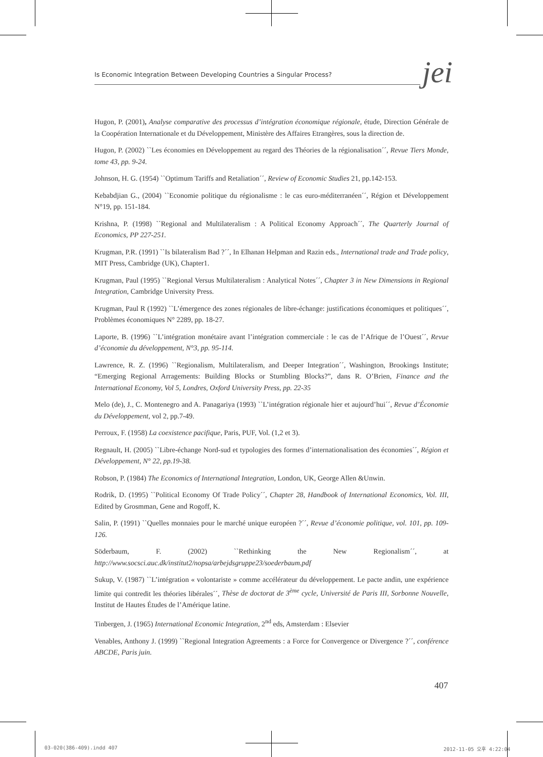Is Economic Integration Between Developing Countries a Singular Process? jei
Hugon, P. (2001), Analyse comparative des processus d’intégration économique régionale, étude, Direction Générale de la Coopération Internationale et du Développement, Ministère des Affaires Etrangères, sous la direction de.
Hugon, P. (2002) ``Les économies en Développement au regard des Théories de la régionalisation´´, Revue Tiers Monde, tome 43, pp. 9-24.
Johnson, H. G. (1954) ``Optimum Tariffs and Retaliation´´, Review of Economic Studies 21, pp.142-153.
Kebabdjian G., (2004) ``Economie politique du régionalisme : le cas euro-méditerranéen´´, Région et Développement N°19, pp. 151-184.
Krishna, P. (1998) ``Regional and Multilateralism : A Political Economy Approach´´, The Quarterly Journal of Economics, PP 227-251.
Krugman, P.R. (1991) ``Is bilateralism Bad ?´´, In Elhanan Helpman and Razin eds., International trade and Trade policy, MIT Press, Cambridge (UK), Chapter1.
Krugman, Paul (1995) ``Regional Versus Multilateralism : Analytical Notes´´, Chapter 3 in New Dimensions in Regional Integration, Cambridge University Press.
Krugman, Paul R (1992) ``L’émergence des zones régionales de libre-échange: justifications économiques et politiques´´, Problèmes économiques N° 2289, pp. 18-27.
Laporte, B. (1996) ``L’intégration monétaire avant l’intégration commerciale : le cas de l’Afrique de l’Ouest´´, Revue d’économie du développement, N°3, pp. 95-114.
Lawrence, R. Z. (1996) ``Regionalism, Multilateralism, and Deeper Integration´´, Washington, Brookings Institute; “Emerging Regional Arragements: Building Blocks or Stumbling Blocks?”, dans R. O’Brien, Finance and the International Economy, Vol 5, Londres, Oxford University Press, pp. 22-35
Melo (de), J., C. Montenegro and A. Panagariya (1993) ``L’intégration régionale hier et aujourd’hui´´, Revue d’Économie du Développement, vol 2, pp.7-49.
Perroux, F. (1958) La coexistence pacifique, Paris, PUF, Vol. (1,2 et 3).
Regnault, H. (2005) ``Libre-échange Nord-sud et typologies des formes d’internationalisation des économies´´, Région et Développement, N° 22, pp.19-38.
Robson, P. (1984) The Economics of International Integration, London, UK, George Allen &Unwin.
Rodrik, D. (1995) ``Political Economy Of Trade Policy´´, Chapter 28, Handbook of International Economics, Vol. III, Edited by Grosmman, Gene and Rogoff, K.
Salin, P. (1991) ``Quelles monnaies pour le marché unique européen ?´´, Revue d’économie politique, vol. 101, pp. 109-126.
Söderbaum, F. (2002) ``Rethinking the New Regionalism´´, at http://www.socsci.auc.dk/institut2/nopsa/arbejdsgruppe23/soederbaum.pdf
Sukup, V. (1987) ``L’intégration « volontariste » comme accélérateur du développement. Le pacte andin, une expérience limite qui contredit les théories libérales´´, Thèse de doctorat de 3<sup>ème</sup> cycle, Université de Paris III, Sorbonne Nouvelle, Institut de Hautes Études de l’Amérique latine.
Tinbergen, J. (1965) International Economic Integration, 2<sup>nd</sup> eds, Amsterdam : Elsevier
Venables, Anthony J. (1999) ``Regional Integration Agreements : a Force for Convergence or Divergence ?´´, conférence ABCDE, Paris juin.
407
03-020(386-409).indd 407 2012-11-05 오후 4:22:04